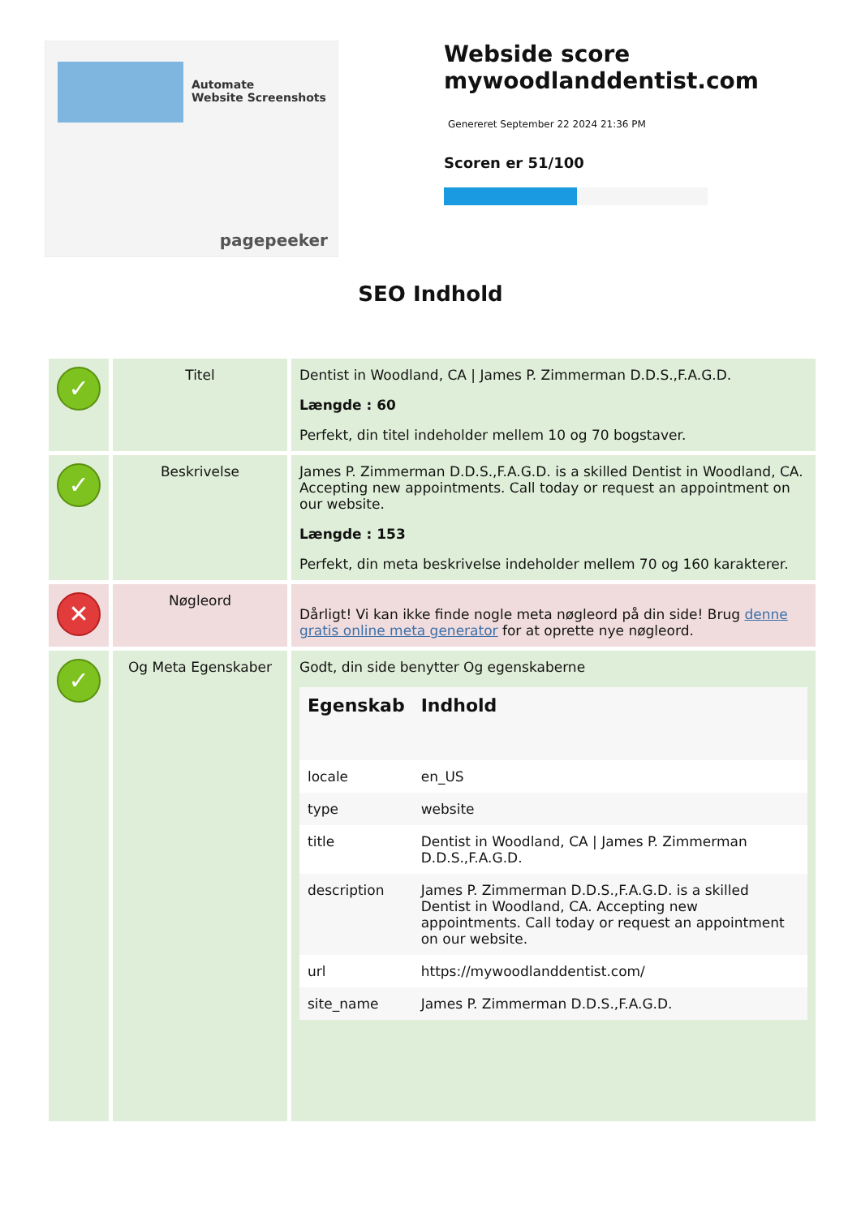Automate
Website Screenshots
pagepeeker
Webside score
mywoodlanddentist.com
Genereret September 22 2024 21:36 PM
Scoren er 51/100
SEO Indhold
| ✓ | Titel | Dentist in Woodland, CA / James P. Zimmerman D.D.S.,F.A.G.D. Længde : 60 Perfekt, din titel indeholder mellem 10 og 70 bogstaver. |
| ✓ | Beskrivelse | James P. Zimmerman D.D.S.,F.A.G.D. is a skilled Dentist in Woodland, CA. Accepting new appointments. Call today or request an appointment on our website. Længde : 153 Perfekt, din meta beskrivelse indeholder mellem 70 og 160 karakterer. |
| ✕ | Nøgleord | Dårligt! Vi kan ikke finde nogle meta nøgleord på din side! Brug denne gratis online meta generator for at oprette nye nøgleord. |
| ✓ | Og Meta Egenskaber | Godt, din side benytter Og egenskaberne / Egenskab / Indhold / / --- / --- / / locale / en_US / / type / website / / title / Dentist in Woodland, CA / James P. Zimmerman D.D.S.,F.A.G.D. / / description / James P. Zimmerman D.D.S.,F.A.G.D. is a skilled Dentist in Woodland, CA. Accepting new appointments. Call today or request an appointment on our website. / / url / https://mywoodlanddentist.com/ / / site_name / James P. Zimmerman D.D.S.,F.A.G.D. / |